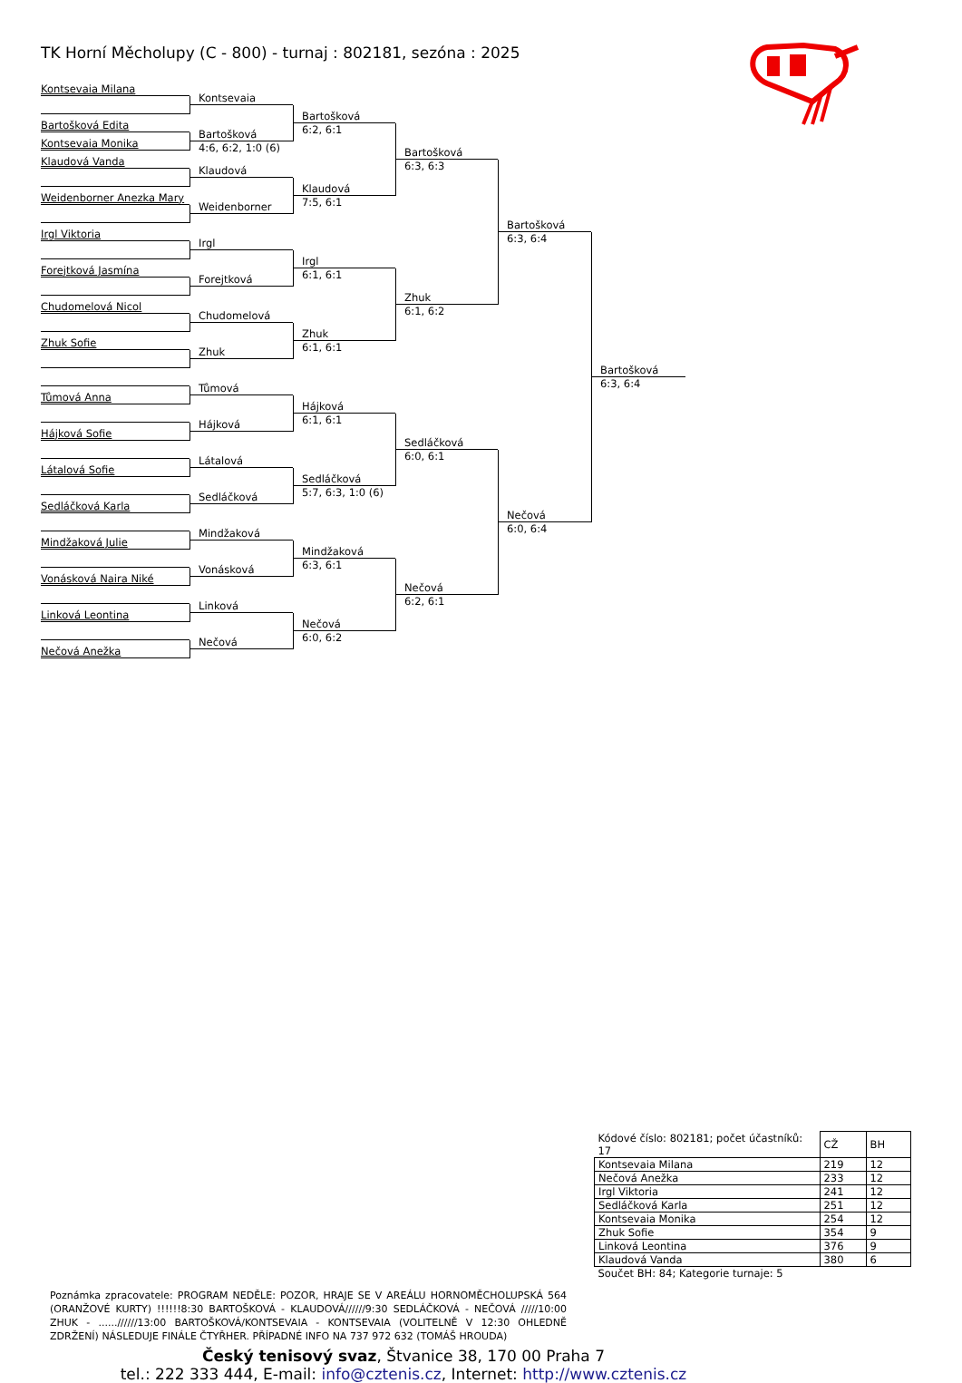TK Horní Měcholupy (C - 800) - turnaj : 802181, sezóna : 2025
Kontsevaia Milana
Bartošková Edita
Kontsevaia Monika
Klaudová Vanda
Weidenborner Anezka Mary
Irgl Viktoria
Forejtková Jasmína
Chudomelová Nicol
Zhuk Sofie
Tůmová Anna
Hájková Sofie
Látalová Sofie
Sedláčková Karla
Mindžaková Julie
Vonásková Naira Niké
Linková Leontina
Nečová Anežka
Kontsevaia
Bartošková
4:6, 6:2, 1:0 (6)
Klaudová
Weidenborner
Irgl
Forejtková
Chudomelová
Zhuk
Tůmová
Hájková
Látalová
Sedláčková
Mindžaková
Vonásková
Linková
Nečová
Bartošková
6:2, 6:1
Klaudová
7:5, 6:1
Irgl
6:1, 6:1
Zhuk
6:1, 6:1
Hájková
6:1, 6:1
Sedláčková
5:7, 6:3, 1:0 (6)
Mindžaková
6:3, 6:1
Nečová
6:0, 6:2
Bartošková
6:3, 6:3
Zhuk
6:1, 6:2
Sedláčková
6:0, 6:1
Nečová
6:2, 6:1
Bartošková
6:3, 6:4
Nečová
6:0, 6:4
Bartošková
6:3, 6:4
| Kódové číslo: 802181; počet účastníků: 17 | CŽ | BH |
| --- | --- | --- |
| Kontsevaia Milana | 219 | 12 |
| Nečová Anežka | 233 | 12 |
| Irgl Viktoria | 241 | 12 |
| Sedláčková Karla | 251 | 12 |
| Kontsevaia Monika | 254 | 12 |
| Zhuk Sofie | 354 | 9 |
| Linková Leontina | 376 | 9 |
| Klaudová Vanda | 380 | 6 |
| Součet BH: 84; Kategorie turnaje: 5 | | |
Poznámka zpracovatele: PROGRAM NEDĚLE: POZOR, HRAJE SE V AREÁLU HORNOMĚCHOLUPSKÁ 564 (ORANŽOVÉ KURTY) !!!!!!8:30 BARTOŠKOVÁ - KLAUDOVÁ//////9:30 SEDLÁČKOVÁ - NEČOVÁ /////10:00 ZHUK - ......//////13:00 BARTOŠKOVÁ/KONTSEVAIA - KONTSEVAIA (VOLITELNĚ V 12:30 OHLEDNĚ ZDRŽENÍ) NÁSLEDUJE FINÁLE ČTYŘHER. PŘÍPADNÉ INFO NA 737 972 632 (TOMÁŠ HROUDA)
Český tenisový svaz, Štvanice 38, 170 00 Praha 7
tel.: 222 333 444, E-mail: info@cztenis.cz, Internet: http://www.cztenis.cz